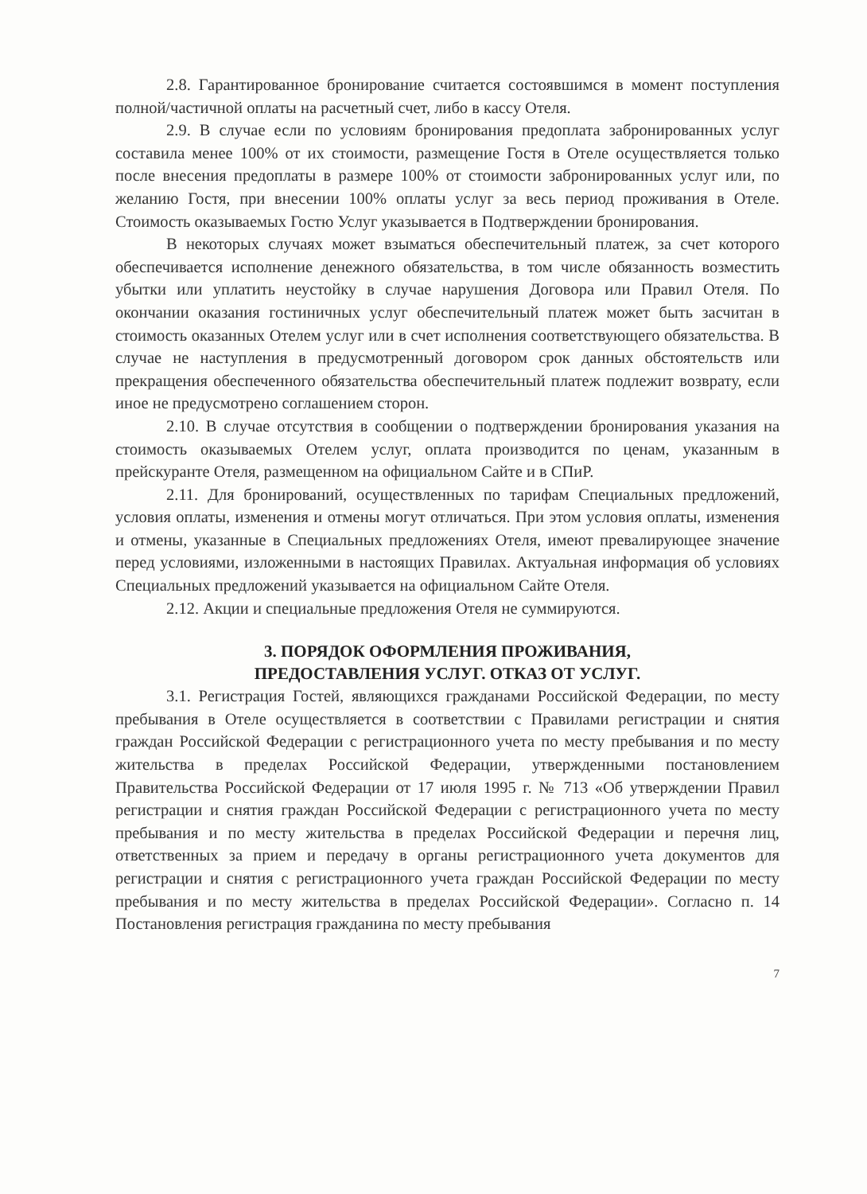2.8. Гарантированное бронирование считается состоявшимся в момент поступления полной/частичной оплаты на расчетный счет, либо в кассу Отеля.
2.9. В случае если по условиям бронирования предоплата забронированных услуг составила менее 100% от их стоимости, размещение Гостя в Отеле осуществляется только после внесения предоплаты в размере 100% от стоимости забронированных услуг или, по желанию Гостя, при внесении 100% оплаты услуг за весь период проживания в Отеле. Стоимость оказываемых Гостю Услуг указывается в Подтверждении бронирования.
В некоторых случаях может взыматься обеспечительный платеж, за счет которого обеспечивается исполнение денежного обязательства, в том числе обязанность возместить убытки или уплатить неустойку в случае нарушения Договора или Правил Отеля. По окончании оказания гостиничных услуг обеспечительный платеж может быть засчитан в стоимость оказанных Отелем услуг или в счет исполнения соответствующего обязательства. В случае не наступления в предусмотренный договором срок данных обстоятельств или прекращения обеспеченного обязательства обеспечительный платеж подлежит возврату, если иное не предусмотрено соглашением сторон.
2.10. В случае отсутствия в сообщении о подтверждении бронирования указания на стоимость оказываемых Отелем услуг, оплата производится по ценам, указанным в прейскуранте Отеля, размещенном на официальном Сайте и в СПиР.
2.11. Для бронирований, осуществленных по тарифам Специальных предложений, условия оплаты, изменения и отмены могут отличаться. При этом условия оплаты, изменения и отмены, указанные в Специальных предложениях Отеля, имеют превалирующее значение перед условиями, изложенными в настоящих Правилах. Актуальная информация об условиях Специальных предложений указывается на официальном Сайте Отеля.
2.12. Акции и специальные предложения Отеля не суммируются.
3. ПОРЯДОК ОФОРМЛЕНИЯ ПРОЖИВАНИЯ,
ПРЕДОСТАВЛЕНИЯ УСЛУГ. ОТКАЗ ОТ УСЛУГ.
3.1. Регистрация Гостей, являющихся гражданами Российской Федерации, по месту пребывания в Отеле осуществляется в соответствии с Правилами регистрации и снятия граждан Российской Федерации с регистрационного учета по месту пребывания и по месту жительства в пределах Российской Федерации, утвержденными постановлением Правительства Российской Федерации от 17 июля 1995 г. № 713 «Об утверждении Правил регистрации и снятия граждан Российской Федерации с регистрационного учета по месту пребывания и по месту жительства в пределах Российской Федерации и перечня лиц, ответственных за прием и передачу в органы регистрационного учета документов для регистрации и снятия с регистрационного учета граждан Российской Федерации по месту пребывания и по месту жительства в пределах Российской Федерации». Согласно п. 14 Постановления регистрация гражданина по месту пребывания
7